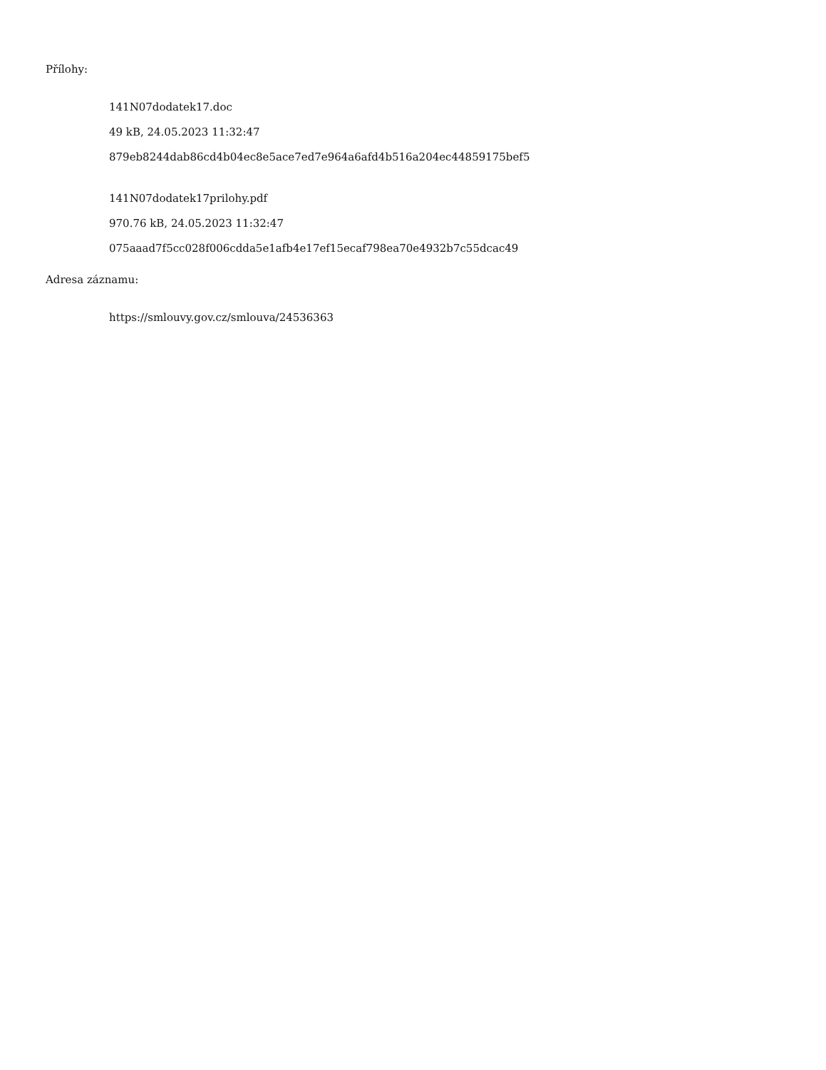Přílohy:
141N07dodatek17.doc
49 kB, 24.05.2023 11:32:47
879eb8244dab86cd4b04ec8e5ace7ed7e964a6afd4b516a204ec44859175bef5
141N07dodatek17prilohy.pdf
970.76 kB, 24.05.2023 11:32:47
075aaad7f5cc028f006cdda5e1afb4e17ef15ecaf798ea70e4932b7c55dcac49
Adresa záznamu:
https://smlouvy.gov.cz/smlouva/24536363